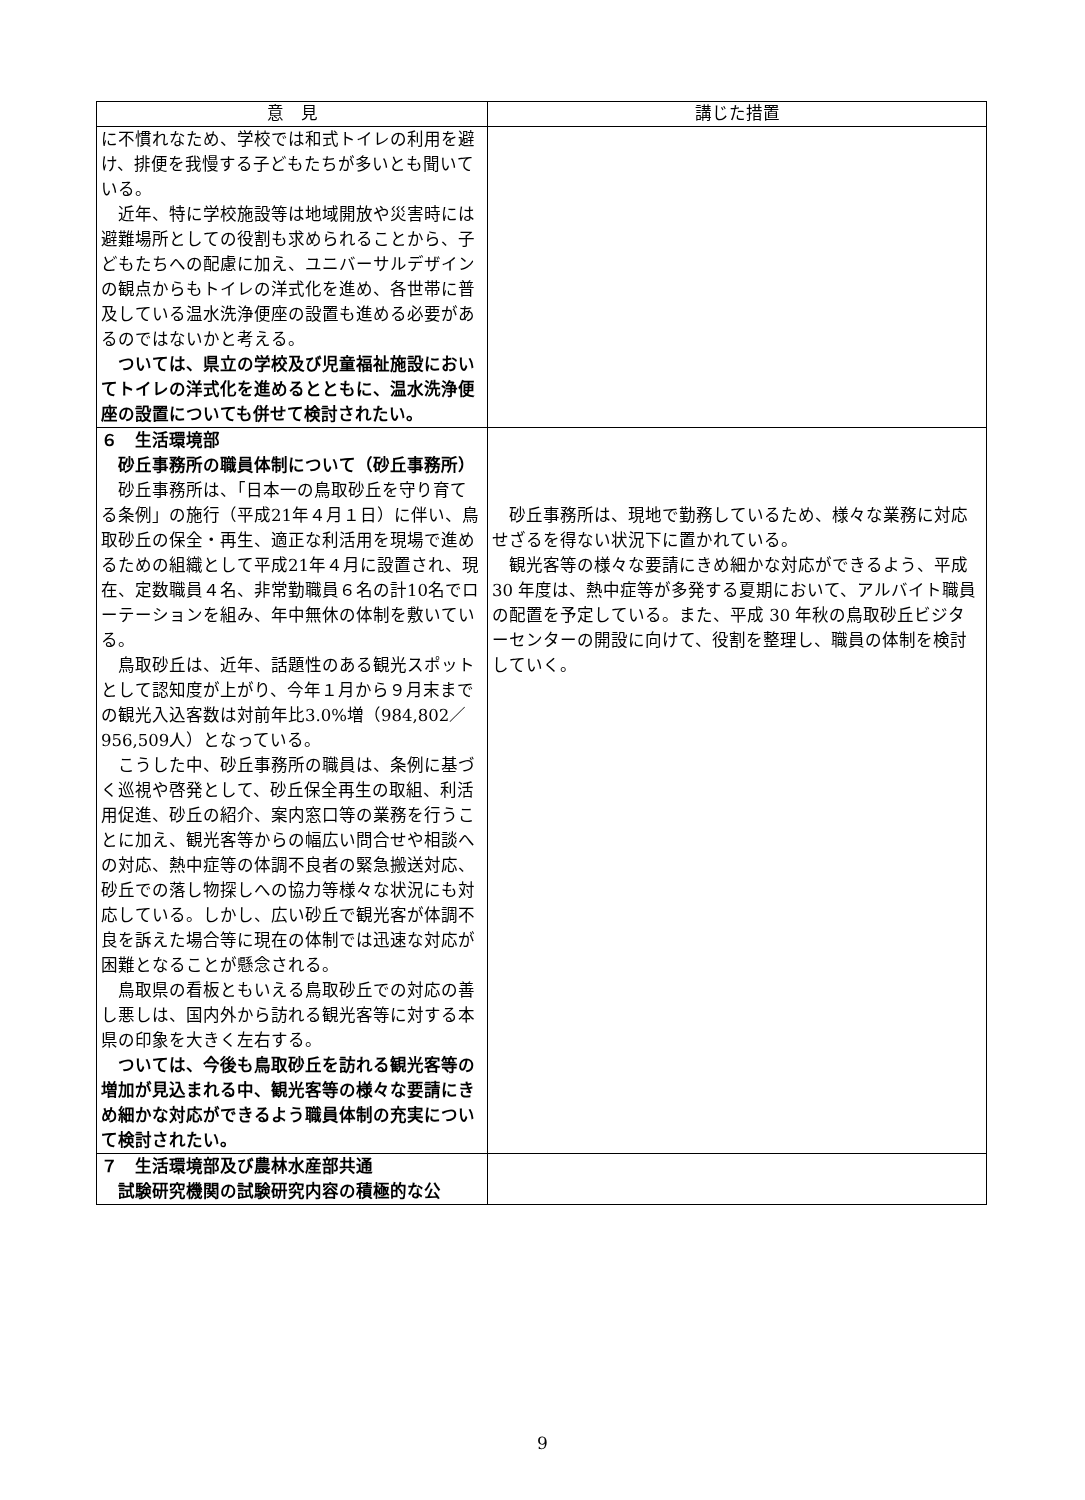| 意 見 | 講じた措置 |
| --- | --- |
| に不慣れなため、学校では和式トイレの利用を避け、排便を我慢する子どもたちが多いとも聞いている。 近年、特に学校施設等は地域開放や災害時には避難場所としての役割も求められることから、子どもたちへの配慮に加え、ユニバーサルデザインの観点からもトイレの洋式化を進め、各世帯に普及している温水洗浄便座の設置も進める必要があるのではないかと考える。 ついては、県立の学校及び児童福祉施設においてトイレの洋式化を進めるとともに、温水洗浄便座の設置についても併せて検討されたい。 | |
| ６ 生活環境部 砂丘事務所の職員体制について（砂丘事務所） 砂丘事務所は、「日本一の鳥取砂丘を守り育てる条例」の施行（平成21年４月１日）に伴い、鳥取砂丘の保全・再生、適正な利活用を現場で進めるための組織として平成21年４月に設置され、現在、定数職員４名、非常勤職員６名の計10名でローテーションを組み、年中無休の体制を敷いている。 鳥取砂丘は、近年、話題性のある観光スポットとして認知度が上がり、今年１月から９月末までの観光入込客数は対前年比3.0%増（984,802／956,509人）となっている。 こうした中、砂丘事務所の職員は、条例に基づく巡視や啓発として、砂丘保全再生の取組、利活用促進、砂丘の紹介、案内窓口等の業務を行うことに加え、観光客等からの幅広い問合せや相談への対応、熱中症等の体調不良者の緊急搬送対応、砂丘での落し物探しへの協力等様々な状況にも対応している。しかし、広い砂丘で観光客が体調不良を訴えた場合等に現在の体制では迅速な対応が困難となることが懸念される。 鳥取県の看板ともいえる鳥取砂丘での対応の善し悪しは、国内外から訪れる観光客等に対する本県の印象を大きく左右する。 ついては、今後も鳥取砂丘を訪れる観光客等の増加が見込まれる中、観光客等の様々な要請にきめ細かな対応ができるよう職員体制の充実について検討されたい。 | 砂丘事務所は、現地で勤務しているため、様々な業務に対応せざるを得ない状況下に置かれている。 観光客等の様々な要請にきめ細かな対応ができるよう、平成 30 年度は、熱中症等が多発する夏期において、アルバイト職員の配置を予定している。また、平成 30 年秋の鳥取砂丘ビジターセンターの開設に向けて、役割を整理し、職員の体制を検討していく。 |
| ７ 生活環境部及び農林水産部共通 試験研究機関の試験研究内容の積極的な公 | |
9